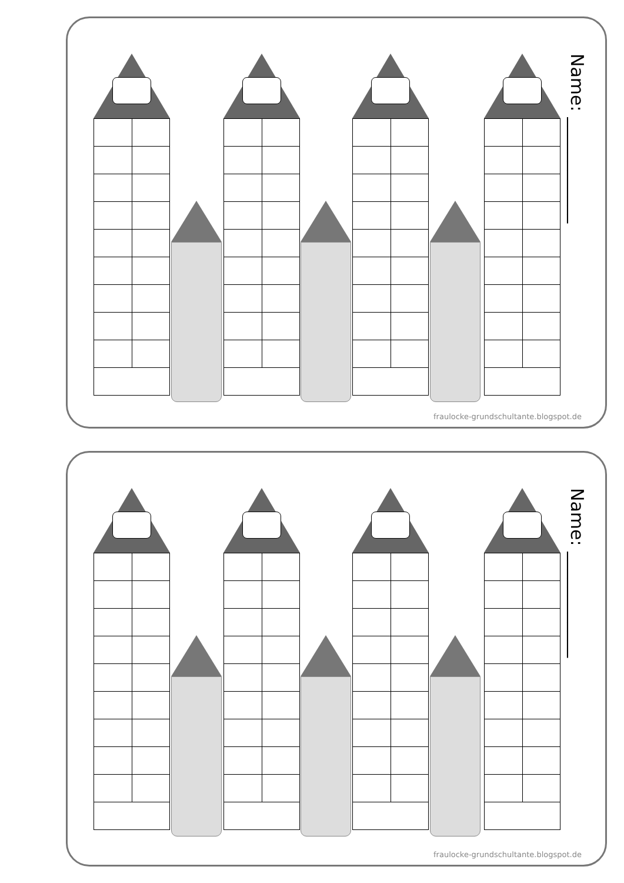Name: ____________
fraulocke-grundschultante.blogspot.de
Name: ____________
fraulocke-grundschultante.blogspot.de